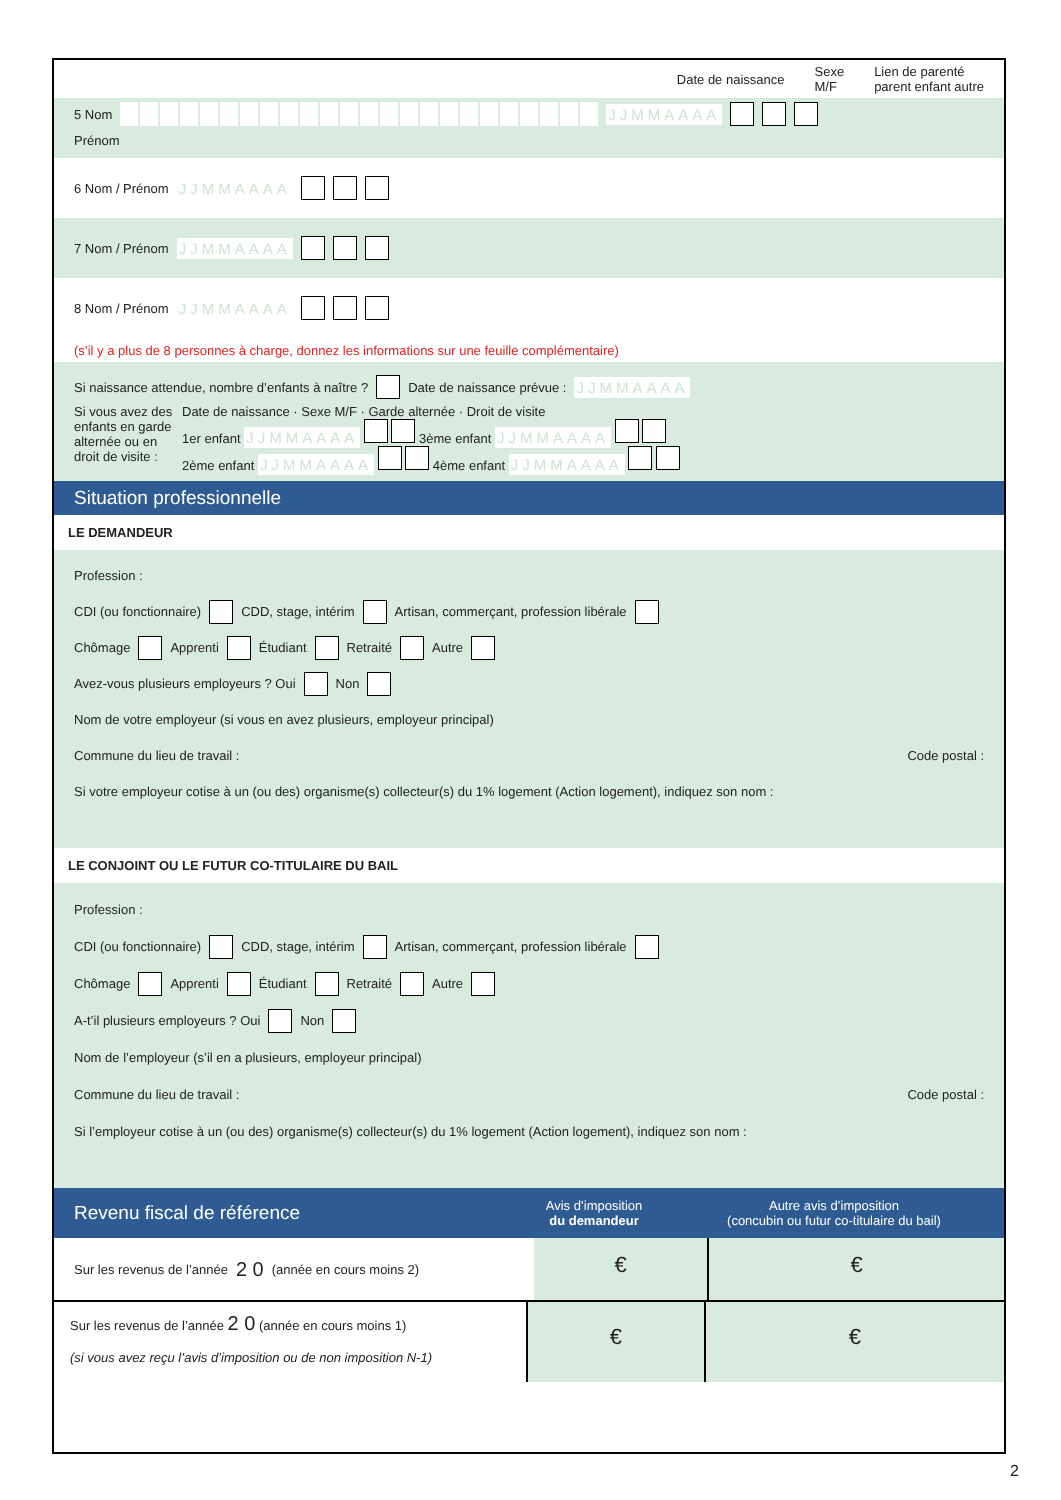Date de naissance Sexe
M/F Lien de parenté
parent enfant autre
5 Nom JJMMAAAA
Prénom
6 Nom / Prénom JJMMAAAA
7 Nom / Prénom JJMMAAAA
8 Nom / Prénom JJMMAAAA
(s’il y a plus de 8 personnes à charge, donnez les informations sur une feuille complémentaire)
Si naissance attendue, nombre d’enfants à naître ? Date de naissance prévue : JJMMAAAA
Si vous avez des enfants en garde alternée ou en droit de visite :
Date de naissance · Sexe M/F · Garde alternée · Droit de visite
1er enfant JJMMAAAA 3ème enfant JJMMAAAA
2ème enfant JJMMAAAA 4ème enfant JJMMAAAA
Situation professionnelle
LE DEMANDEUR
Profession :
CDI (ou fonctionnaire) CDD, stage, intérim Artisan, commerçant, profession libérale
Chômage Apprenti Étudiant Retraité Autre
Avez-vous plusieurs employeurs ? Oui Non
Nom de votre employeur (si vous en avez plusieurs, employeur principal)
Commune du lieu de travail : Code postal :
Si votre employeur cotise à un (ou des) organisme(s) collecteur(s) du 1% logement (Action logement), indiquez son nom :
LE CONJOINT OU LE FUTUR CO-TITULAIRE DU BAIL
Profession :
CDI (ou fonctionnaire) CDD, stage, intérim Artisan, commerçant, profession libérale
Chômage Apprenti Étudiant Retraité Autre
A-t’il plusieurs employeurs ? Oui Non
Nom de l’employeur (s’il en a plusieurs, employeur principal)
Commune du lieu de travail : Code postal :
Si l’employeur cotise à un (ou des) organisme(s) collecteur(s) du 1% logement (Action logement), indiquez son nom :
Revenu fiscal de référence Avis d’imposition
du demandeur Autre avis d’imposition
(concubin ou futur co-titulaire du bail)
Sur les revenus de l’année 2 0 (année en cours moins 2)
€ €
Sur les revenus de l’année 2 0 (année en cours moins 1)
(si vous avez reçu l’avis d’imposition ou de non imposition N-1)
€ €
2